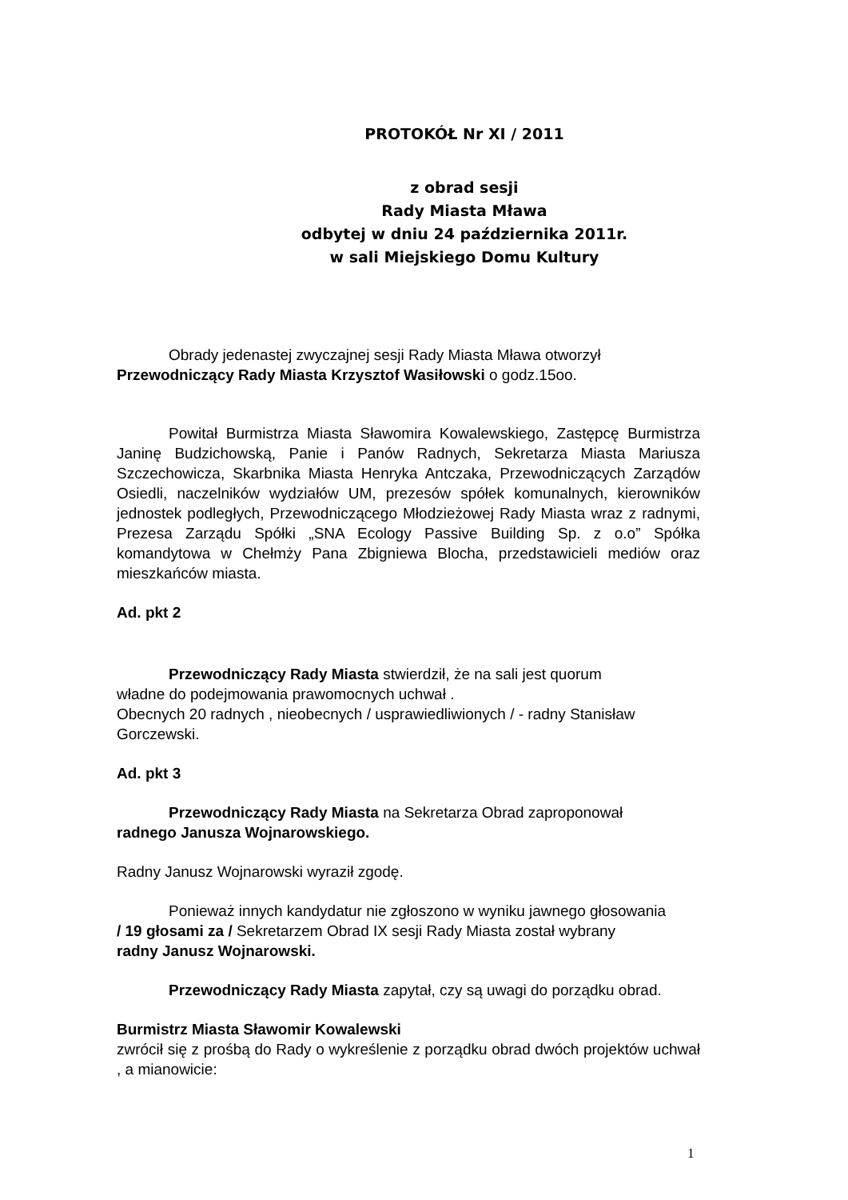PROTOKÓŁ Nr XI / 2011
z obrad sesji
Rady Miasta Mława
odbytej w dniu 24 października 2011r.
w sali Miejskiego Domu Kultury
Obrady jedenastej zwyczajnej sesji Rady Miasta Mława otworzył
Przewodniczący Rady Miasta Krzysztof Wasiłowski o godz.15oo.
Powitał Burmistrza Miasta Sławomira Kowalewskiego, Zastępcę Burmistrza Janinę Budzichowską, Panie i Panów Radnych, Sekretarza Miasta Mariusza Szczechowicza, Skarbnika Miasta Henryka Antczaka, Przewodniczących Zarządów Osiedli, naczelników wydziałów UM, prezesów spółek komunalnych, kierowników jednostek podległych, Przewodniczącego Młodzieżowej Rady Miasta wraz z radnymi, Prezesa Zarządu Spółki „SNA Ecology Passive Building Sp. z o.o” Spółka komandytowa w Chełmży Pana Zbigniewa Blocha, przedstawicieli mediów oraz mieszkańców miasta.
Ad. pkt 2
Przewodniczący Rady Miasta stwierdził, że na sali jest quorum
władne do podejmowania prawomocnych uchwał .
Obecnych 20 radnych , nieobecnych / usprawiedliwionych / - radny Stanisław Gorczewski.
Ad. pkt 3
Przewodniczący Rady Miasta na Sekretarza Obrad zaproponował
radnego Janusza Wojnarowskiego.
Radny Janusz Wojnarowski wyraził zgodę.
Ponieważ innych kandydatur nie zgłoszono w wyniku jawnego głosowania
/ 19 głosami za / Sekretarzem Obrad IX sesji Rady Miasta został wybrany
radny Janusz Wojnarowski.
Przewodniczący Rady Miasta zapytał, czy są uwagi do porządku obrad.
Burmistrz Miasta Sławomir Kowalewski
zwrócił się z prośbą do Rady o wykreślenie z porządku obrad dwóch projektów uchwał , a mianowicie:
1